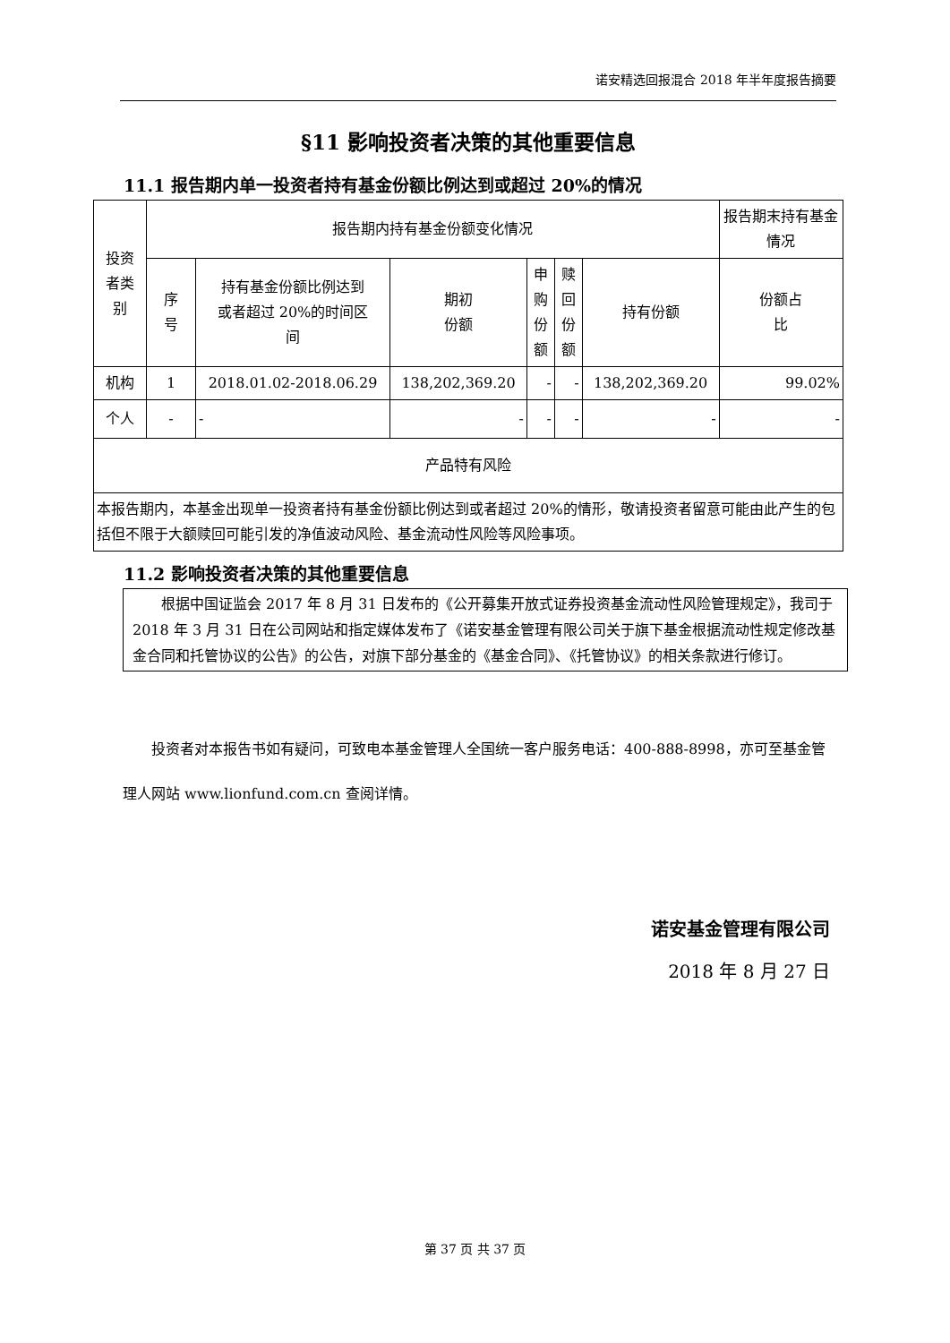诺安精选回报混合 2018 年半年度报告摘要
§11 影响投资者决策的其他重要信息
11.1 报告期内单一投资者持有基金份额比例达到或超过 20%的情况
| 投资 者类 别 | 报告期内持有基金份额变化情况 | | | | | | 报告期末持有基金情况 |
| --- | --- | --- | --- | --- | --- | --- | --- |
| | 序 号 | 持有基金份额比例达到 或者超过 20%的时间区 间 | 期初 份额 | 申 购 份 额 | 赎 回 份 额 | 持有份额 | 份额占 比 |
| 机构 | 1 | 2018.01.02-2018.06.29 | 138,202,369.20 | - | - | 138,202,369.20 | 99.02% |
| 个人 | - | - | - | - | - | - | - |
| 产品特有风险 | | | | | | | |
| 本报告期内，本基金出现单一投资者持有基金份额比例达到或者超过 20%的情形，敬请投资者留意可能由此产生的包括但不限于大额赎回可能引发的净值波动风险、基金流动性风险等风险事项。 | | | | | | | |
11.2 影响投资者决策的其他重要信息
根据中国证监会 2017 年 8 月 31 日发布的《公开募集开放式证券投资基金流动性风险管理规定》，我司于 2018 年 3 月 31 日在公司网站和指定媒体发布了《诺安基金管理有限公司关于旗下基金根据流动性规定修改基金合同和托管协议的公告》的公告，对旗下部分基金的《基金合同》、《托管协议》的相关条款进行修订。
投资者对本报告书如有疑问，可致电本基金管理人全国统一客户服务电话：400-888-8998，亦可至基金管理人网站 www.lionfund.com.cn 查阅详情。
诺安基金管理有限公司
2018 年 8 月 27 日
第 37 页 共 37 页